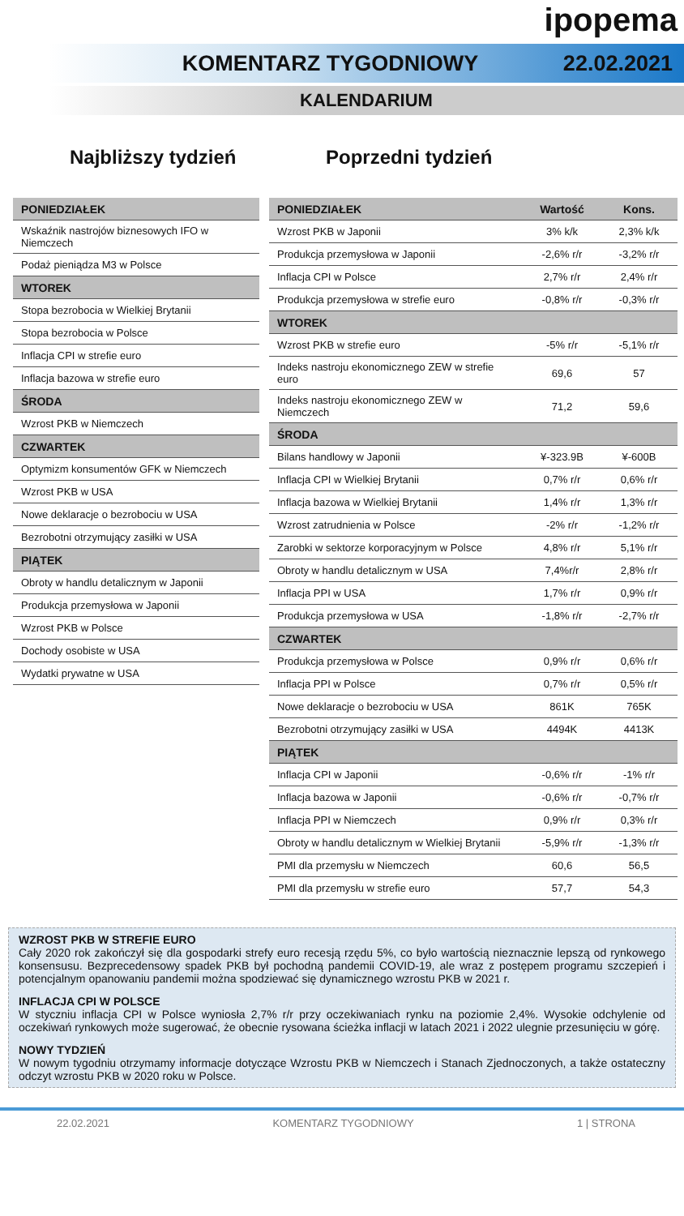ipopema
KOMENTARZ TYGODNIOWY 22.02.2021
KALENDARIUM
Najbliższy tydzień
| PONIEDZIAŁEK |
| --- |
| Wskaźnik nastrojów biznesowych IFO w Niemczech |
| Podaż pieniądza M3 w Polsce |
| WTOREK |
| Stopa bezrobocia w Wielkiej Brytanii |
| Stopa bezrobocia w Polsce |
| Inflacja CPI w strefie euro |
| Inflacja bazowa w strefie euro |
| ŚRODA |
| Wzrost PKB w Niemczech |
| CZWARTEK |
| Optymizm konsumentów GFK w Niemczech |
| Wzrost PKB w USA |
| Nowe deklaracje o bezrobociu w USA |
| Bezrobotni otrzymujący zasiłki w USA |
| PIĄTEK |
| Obroty w handlu detalicznym w Japonii |
| Produkcja przemysłowa w Japonii |
| Wzrost PKB w Polsce |
| Dochody osobiste w USA |
| Wydatki prywatne w USA |
Poprzedni tydzień
| PONIEDZIAŁEK | Wartość | Kons. |
| --- | --- | --- |
| Wzrost PKB w Japonii | 3% k/k | 2,3% k/k |
| Produkcja przemysłowa w Japonii | -2,6% r/r | -3,2% r/r |
| Inflacja CPI w Polsce | 2,7% r/r | 2,4% r/r |
| Produkcja przemysłowa w strefie euro | -0,8% r/r | -0,3% r/r |
| WTOREK | | |
| Wzrost PKB w strefie euro | -5% r/r | -5,1% r/r |
| Indeks nastroju ekonomicznego ZEW w strefie euro | 69,6 | 57 |
| Indeks nastroju ekonomicznego ZEW w Niemczech | 71,2 | 59,6 |
| ŚRODA | | |
| Bilans handlowy w Japonii | ¥-323.9B | ¥-600B |
| Inflacja CPI w Wielkiej Brytanii | 0,7% r/r | 0,6% r/r |
| Inflacja bazowa w Wielkiej Brytanii | 1,4% r/r | 1,3% r/r |
| Wzrost zatrudnienia w Polsce | -2% r/r | -1,2% r/r |
| Zarobki w sektorze korporacyjnym w Polsce | 4,8% r/r | 5,1% r/r |
| Obroty w handlu detalicznym w USA | 7,4%r/r | 2,8% r/r |
| Inflacja PPI w USA | 1,7% r/r | 0,9% r/r |
| Produkcja przemysłowa w USA | -1,8% r/r | -2,7% r/r |
| CZWARTEK | | |
| Produkcja przemysłowa w Polsce | 0,9% r/r | 0,6% r/r |
| Inflacja PPI w Polsce | 0,7% r/r | 0,5% r/r |
| Nowe deklaracje o bezrobociu w USA | 861K | 765K |
| Bezrobotni otrzymujący zasiłki w USA | 4494K | 4413K |
| PIĄTEK | | |
| Inflacja CPI w Japonii | -0,6% r/r | -1% r/r |
| Inflacja bazowa w Japonii | -0,6% r/r | -0,7% r/r |
| Inflacja PPI w Niemczech | 0,9% r/r | 0,3% r/r |
| Obroty w handlu detalicznym w Wielkiej Brytanii | -5,9% r/r | -1,3% r/r |
| PMI dla przemysłu w Niemczech | 60,6 | 56,5 |
| PMI dla przemysłu w strefie euro | 57,7 | 54,3 |
WZROST PKB W STREFIE EURO
Cały 2020 rok zakończył się dla gospodarki strefy euro recesją rzędu 5%, co było wartością nieznacznie lepszą od rynkowego konsensusu. Bezprecedensowy spadek PKB był pochodną pandemii COVID-19, ale wraz z postępem programu szczepień i potencjalnym opanowaniu pandemii można spodziewać się dynamicznego wzrostu PKB w 2021 r.
INFLACJA CPI W POLSCE
W styczniu inflacja CPI w Polsce wyniosła 2,7% r/r przy oczekiwaniach rynku na poziomie 2,4%. Wysokie odchylenie od oczekiwań rynkowych może sugerować, że obecnie rysowana ścieżka inflacji w latach 2021 i 2022 ulegnie przesunięciu w górę.
NOWY TYDZIEŃ
W nowym tygodniu otrzymamy informacje dotyczące Wzrostu PKB w Niemczech i Stanach Zjednoczonych, a także ostateczny odczyt wzrostu PKB w 2020 roku w Polsce.
22.02.2021 KOMENTARZ TYGODNIOWY 1 | STRONA